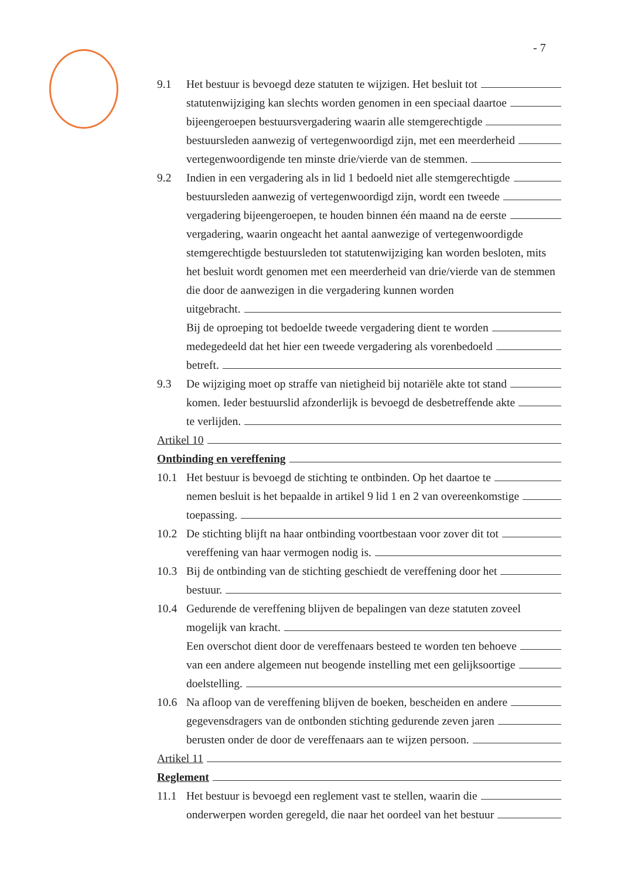- 7
9.1 Het bestuur is bevoegd deze statuten te wijzigen. Het besluit tot
statutenwijziging kan slechts worden genomen in een speciaal daartoe
bijeengeroepen bestuursvergadering waarin alle stemgerechtigde
bestuursleden aanwezig of vertegenwoordigd zijn, met een meerderheid
vertegenwoordigende ten minste drie/vierde van de stemmen.
9.2 Indien in een vergadering als in lid 1 bedoeld niet alle stemgerechtigde
bestuursleden aanwezig of vertegenwoordigd zijn, wordt een tweede
vergadering bijeengeroepen, te houden binnen één maand na de eerste
vergadering, waarin ongeacht het aantal aanwezige of vertegenwoordigde stemgerechtigde bestuursleden tot statutenwijziging kan worden besloten, mits het besluit wordt genomen met een meerderheid van drie/vierde van de stemmen die door de aanwezigen in die vergadering kunnen worden
uitgebracht.
Bij de oproeping tot bedoelde tweede vergadering dient te worden
medegedeeld dat het hier een tweede vergadering als vorenbedoeld
betreft.
9.3 De wijziging moet op straffe van nietigheid bij notariële akte tot stand
komen. Ieder bestuurslid afzonderlijk is bevoegd de desbetreffende akte
te verlijden.
Artikel 10
Ontbinding en vereffening
10.1 Het bestuur is bevoegd de stichting te ontbinden. Op het daartoe te
nemen besluit is het bepaalde in artikel 9 lid 1 en 2 van overeenkomstige
toepassing.
10.2 De stichting blijft na haar ontbinding voortbestaan voor zover dit tot
vereffening van haar vermogen nodig is.
10.3 Bij de ontbinding van de stichting geschiedt de vereffening door het
bestuur.
10.4 Gedurende de vereffening blijven de bepalingen van deze statuten zoveel
mogelijk van kracht.
Een overschot dient door de vereffenaars besteed te worden ten behoeve
van een andere algemeen nut beogende instelling met een gelijksoortige
doelstelling.
10.6 Na afloop van de vereffening blijven de boeken, bescheiden en andere
gegevensdragers van de ontbonden stichting gedurende zeven jaren
berusten onder de door de vereffenaars aan te wijzen persoon.
Artikel 11
Reglement
11.1 Het bestuur is bevoegd een reglement vast te stellen, waarin die
onderwerpen worden geregeld, die naar het oordeel van het bestuur